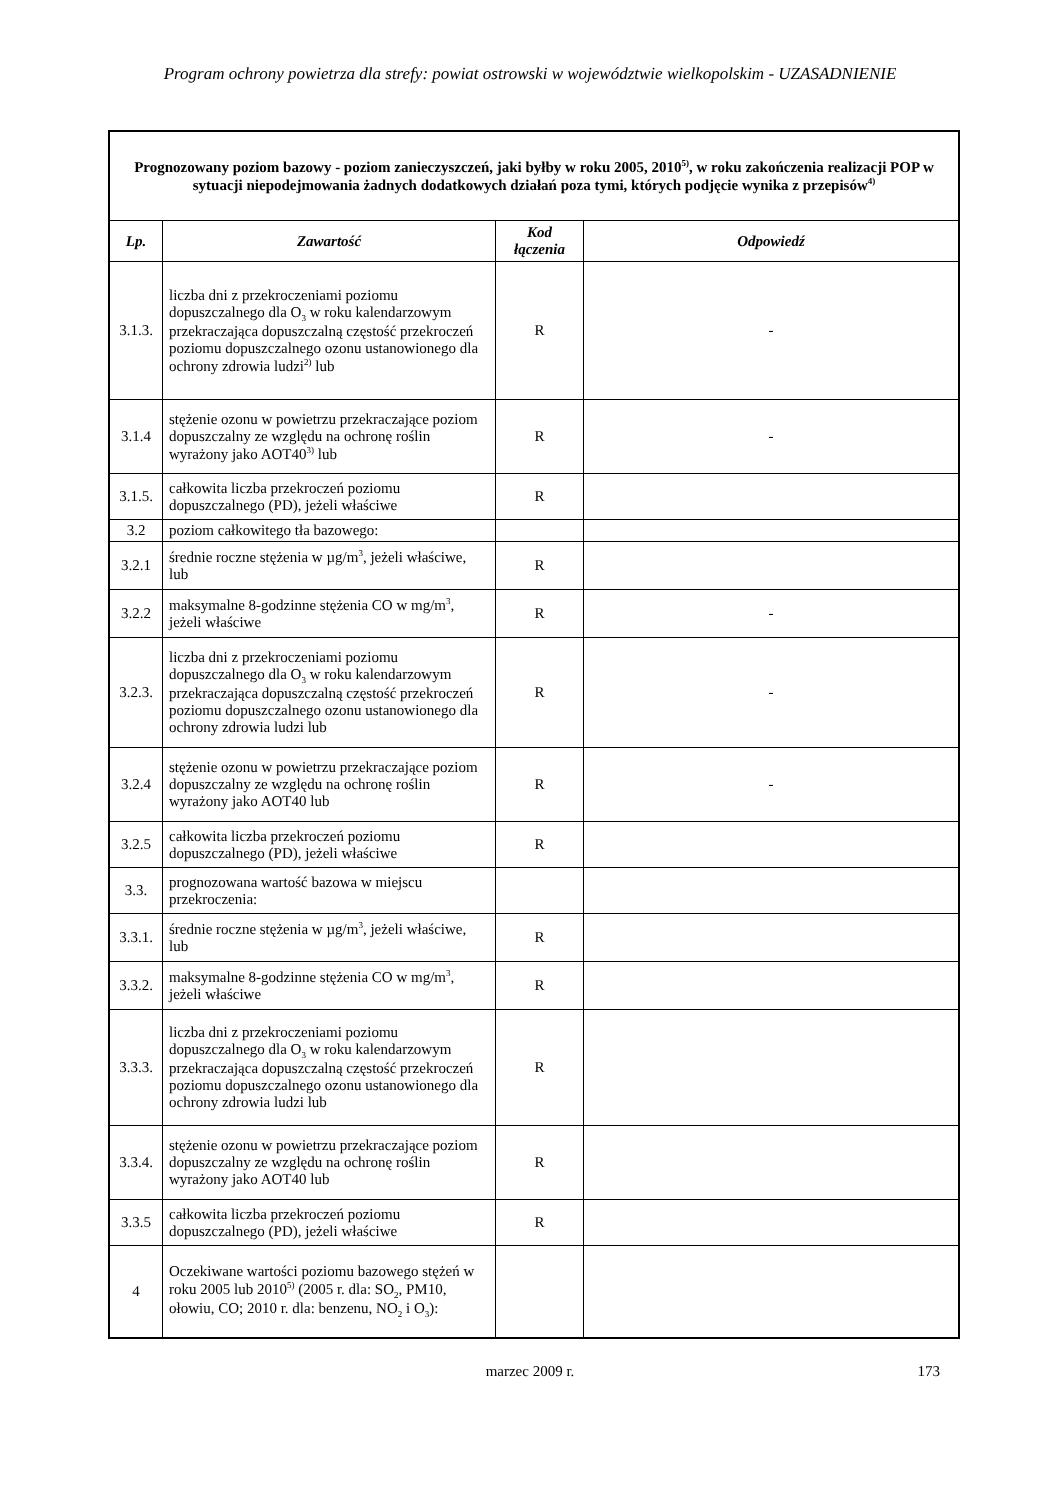Program ochrony powietrza dla strefy: powiat ostrowski w województwie wielkopolskim - UZASADNIENIE
| Prognozowany poziom bazowy - poziom zanieczyszczeń, jaki byłby w roku 2005, 2010<sup>5)</sup>, w roku zakończenia realizacji POP w sytuacji niepodejmowania żadnych dodatkowych działań poza tymi, których podjęcie wynika z przepisów<sup>4)</sup> | | | |
| Lp. | Zawartość | Kod łączenia | Odpowiedź |
| 3.1.3. | liczba dni z przekroczeniami poziomu dopuszczalnego dla O<sub>3</sub> w roku kalendarzowym przekraczająca dopuszczalną częstość przekroczeń poziomu dopuszczalnego ozonu ustanowionego dla ochrony zdrowia ludzi<sup>2)</sup> lub | R | - |
| 3.1.4 | stężenie ozonu w powietrzu przekraczające poziom dopuszczalny ze względu na ochronę roślin wyrażony jako AOT40<sup>3)</sup> lub | R | - |
| 3.1.5. | całkowita liczba przekroczeń poziomu dopuszczalnego (PD), jeżeli właściwe | R | |
| 3.2 | poziom całkowitego tła bazowego: | | |
| 3.2.1 | średnie roczne stężenia w µg/m<sup>3</sup>, jeżeli właściwe, lub | R | |
| 3.2.2 | maksymalne 8-godzinne stężenia CO w mg/m<sup>3</sup>, jeżeli właściwe | R | - |
| 3.2.3. | liczba dni z przekroczeniami poziomu dopuszczalnego dla O<sub>3</sub> w roku kalendarzowym przekraczająca dopuszczalną częstość przekroczeń poziomu dopuszczalnego ozonu ustanowionego dla ochrony zdrowia ludzi lub | R | - |
| 3.2.4 | stężenie ozonu w powietrzu przekraczające poziom dopuszczalny ze względu na ochronę roślin wyrażony jako AOT40 lub | R | - |
| 3.2.5 | całkowita liczba przekroczeń poziomu dopuszczalnego (PD), jeżeli właściwe | R | |
| 3.3. | prognozowana wartość bazowa w miejscu przekroczenia: | | |
| 3.3.1. | średnie roczne stężenia w µg/m<sup>3</sup>, jeżeli właściwe, lub | R | |
| 3.3.2. | maksymalne 8-godzinne stężenia CO w mg/m<sup>3</sup>, jeżeli właściwe | R | |
| 3.3.3. | liczba dni z przekroczeniami poziomu dopuszczalnego dla O<sub>3</sub> w roku kalendarzowym przekraczająca dopuszczalną częstość przekroczeń poziomu dopuszczalnego ozonu ustanowionego dla ochrony zdrowia ludzi lub | R | |
| 3.3.4. | stężenie ozonu w powietrzu przekraczające poziom dopuszczalny ze względu na ochronę roślin wyrażony jako AOT40 lub | R | |
| 3.3.5 | całkowita liczba przekroczeń poziomu dopuszczalnego (PD), jeżeli właściwe | R | |
| 4 | Oczekiwane wartości poziomu bazowego stężeń w roku 2005 lub 2010<sup>5)</sup> (2005 r. dla: SO<sub>2</sub>, PM10, ołowiu, CO; 2010 r. dla: benzenu, NO<sub>2</sub> i O<sub>3</sub>): | | |
marzec 2009 r. 173